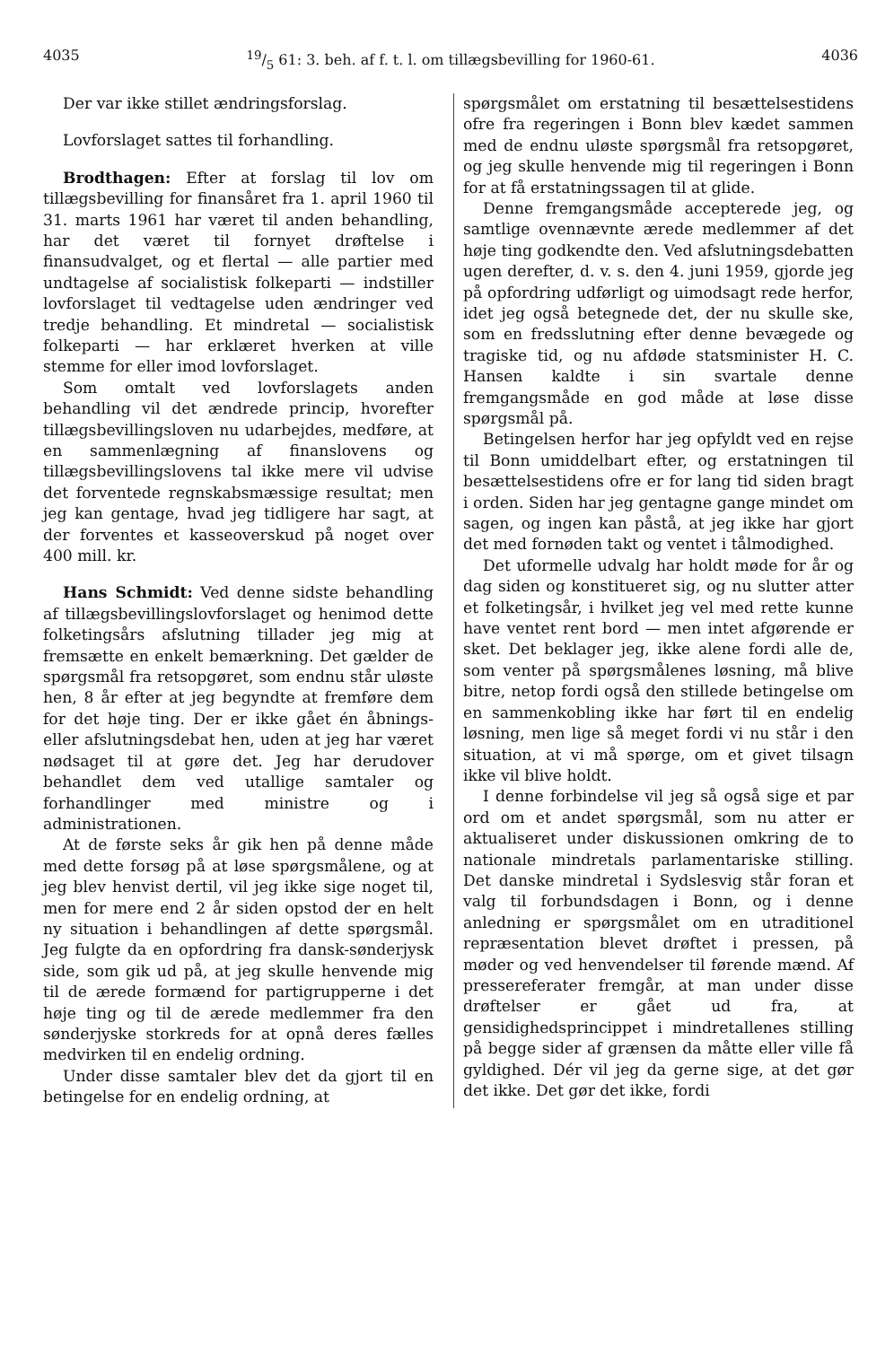403519/5 61: 3. beh. af f. t. l. om tillægsbevilling for 1960-61. 4036
Der var ikke stillet ændringsforslag.
Lovforslaget sattes til forhandling.
Brodthagen: Efter at forslag til lov om tillægsbevilling for finansåret fra 1. april 1960 til 31. marts 1961 har været til anden behandling, har det været til fornyet drøftelse i finansudvalget, og et flertal — alle partier med undtagelse af socialistisk folkeparti — indstiller lovforslaget til vedtagelse uden ændringer ved tredje behandling. Et mindretal — socialistisk folkeparti — har erklæret hverken at ville stemme for eller imod lovforslaget.
Som omtalt ved lovforslagets anden behandling vil det ændrede princip, hvorefter tillægsbevillingsloven nu udarbejdes, medføre, at en sammenlægning af finanslovens og tillægsbevillingslovens tal ikke mere vil udvise det forventede regnskabsmæssige resultat; men jeg kan gentage, hvad jeg tidligere har sagt, at der forventes et kasseoverskud på noget over 400 mill. kr.
Hans Schmidt: Ved denne sidste behandling af tillægsbevillingslovforslaget og henimod dette folketingsårs afslutning tillader jeg mig at fremsætte en enkelt bemærkning. Det gælder de spørgsmål fra retsopgøret, som endnu står uløste hen, 8 år efter at jeg begyndte at fremføre dem for det høje ting. Der er ikke gået én åbnings- eller afslutningsdebat hen, uden at jeg har været nødsaget til at gøre det. Jeg har derudover behandlet dem ved utallige samtaler og forhandlinger med ministre og i administrationen.
At de første seks år gik hen på denne måde med dette forsøg på at løse spørgsmålene, og at jeg blev henvist dertil, vil jeg ikke sige noget til, men for mere end 2 år siden opstod der en helt ny situation i behandlingen af dette spørgsmål. Jeg fulgte da en opfordring fra dansk-sønderjysk side, som gik ud på, at jeg skulle henvende mig til de ærede formænd for partigrupperne i det høje ting og til de ærede medlemmer fra den sønderjyske storkreds for at opnå deres fælles medvirken til en endelig ordning.
Under disse samtaler blev det da gjort til en betingelse for en endelig ordning, at
spørgsmålet om erstatning til besættelsestidens ofre fra regeringen i Bonn blev kædet sammen med de endnu uløste spørgsmål fra retsopgøret, og jeg skulle henvende mig til regeringen i Bonn for at få erstatningssagen til at glide.
Denne fremgangsmåde accepterede jeg, og samtlige ovennævnte ærede medlemmer af det høje ting godkendte den. Ved afslutningsdebatten ugen derefter, d. v. s. den 4. juni 1959, gjorde jeg på opfordring udførligt og uimodsagt rede herfor, idet jeg også betegnede det, der nu skulle ske, som en fredsslutning efter denne bevægede og tragiske tid, og nu afdøde statsminister H. C. Hansen kaldte i sin svartale denne fremgangsmåde en god måde at løse disse spørgsmål på.
Betingelsen herfor har jeg opfyldt ved en rejse til Bonn umiddelbart efter, og erstatningen til besættelsestidens ofre er for lang tid siden bragt i orden. Siden har jeg gentagne gange mindet om sagen, og ingen kan påstå, at jeg ikke har gjort det med fornøden takt og ventet i tålmodighed.
Det uformelle udvalg har holdt møde for år og dag siden og konstitueret sig, og nu slutter atter et folketingsår, i hvilket jeg vel med rette kunne have ventet rent bord — men intet afgørende er sket. Det beklager jeg, ikke alene fordi alle de, som venter på spørgsmålenes løsning, må blive bitre, netop fordi også den stillede betingelse om en sammenkobling ikke har ført til en endelig løsning, men lige så meget fordi vi nu står i den situation, at vi må spørge, om et givet tilsagn ikke vil blive holdt.
I denne forbindelse vil jeg så også sige et par ord om et andet spørgsmål, som nu atter er aktualiseret under diskussionen omkring de to nationale mindretals parlamentariske stilling. Det danske mindretal i Sydslesvig står foran et valg til forbundsdagen i Bonn, og i denne anledning er spørgsmålet om en utraditionel repræsentation blevet drøftet i pressen, på møder og ved henvendelser til førende mænd. Af pressereferater fremgår, at man under disse drøftelser er gået ud fra, at gensidighedsprincippet i mindretallenes stilling på begge sider af grænsen da måtte eller ville få gyldighed. Dér vil jeg da gerne sige, at det gør det ikke. Det gør det ikke, fordi